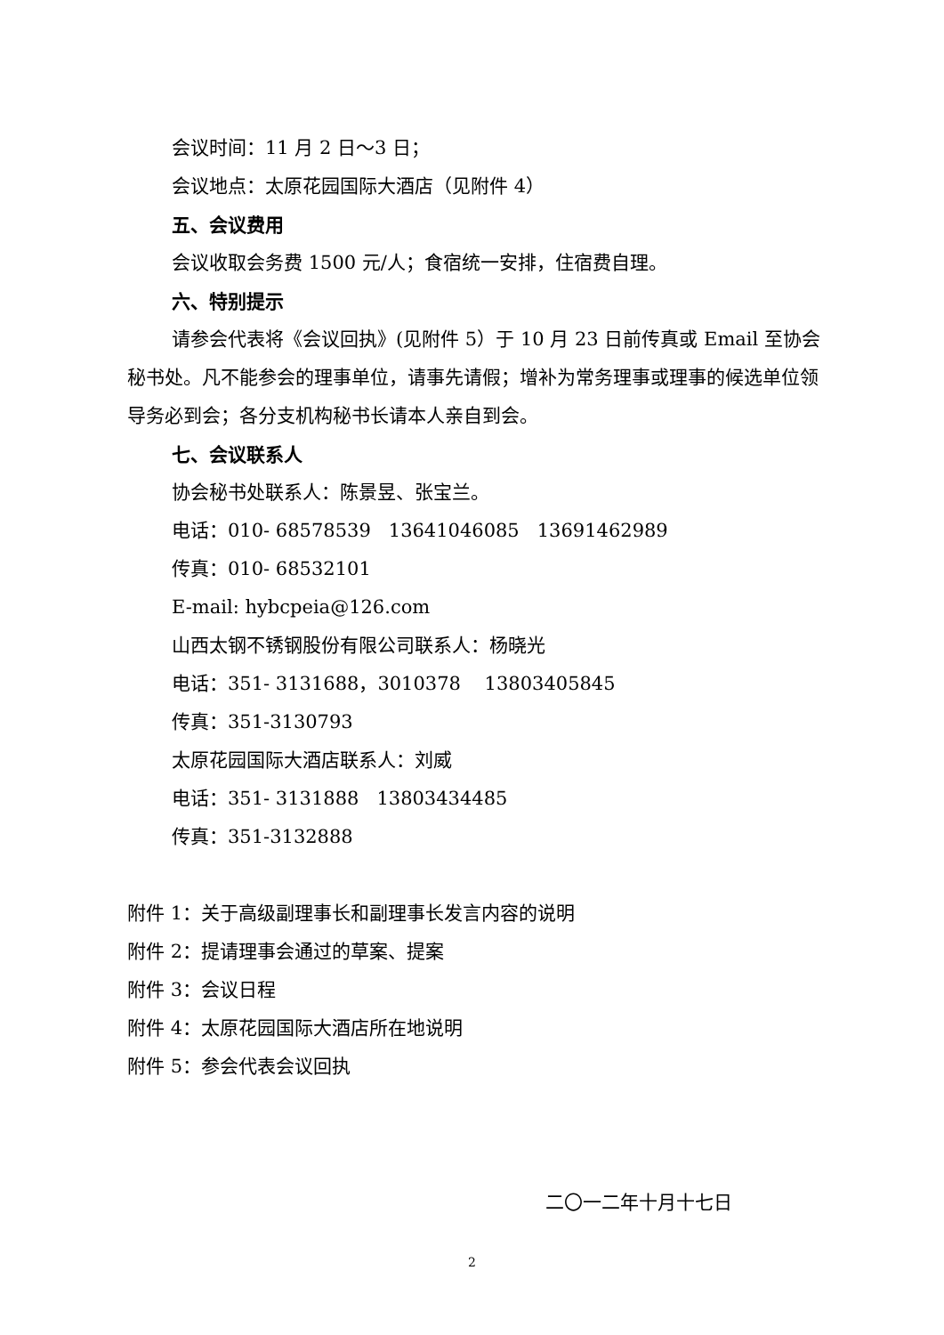会议时间：11 月 2 日～3 日；
会议地点：太原花园国际大酒店（见附件 4）
五、会议费用
会议收取会务费 1500 元/人；食宿统一安排，住宿费自理。
六、特别提示
请参会代表将《会议回执》(见附件 5）于 10 月 23 日前传真或 Email 至协会秘书处。凡不能参会的理事单位，请事先请假；增补为常务理事或理事的候选单位领导务必到会；各分支机构秘书长请本人亲自到会。
七、会议联系人
协会秘书处联系人：陈景昱、张宝兰。
电话：010- 68578539 13641046085 13691462989
传真：010- 68532101
E-mail: hybcpeia@126.com
山西太钢不锈钢股份有限公司联系人：杨晓光
电话：351- 3131688，3010378 13803405845
传真：351-3130793
太原花园国际大酒店联系人：刘威
电话：351- 3131888 13803434485
传真：351-3132888
附件 1：关于高级副理事长和副理事长发言内容的说明
附件 2：提请理事会通过的草案、提案
附件 3：会议日程
附件 4：太原花园国际大酒店所在地说明
附件 5：参会代表会议回执
二〇一二年十月十七日
2